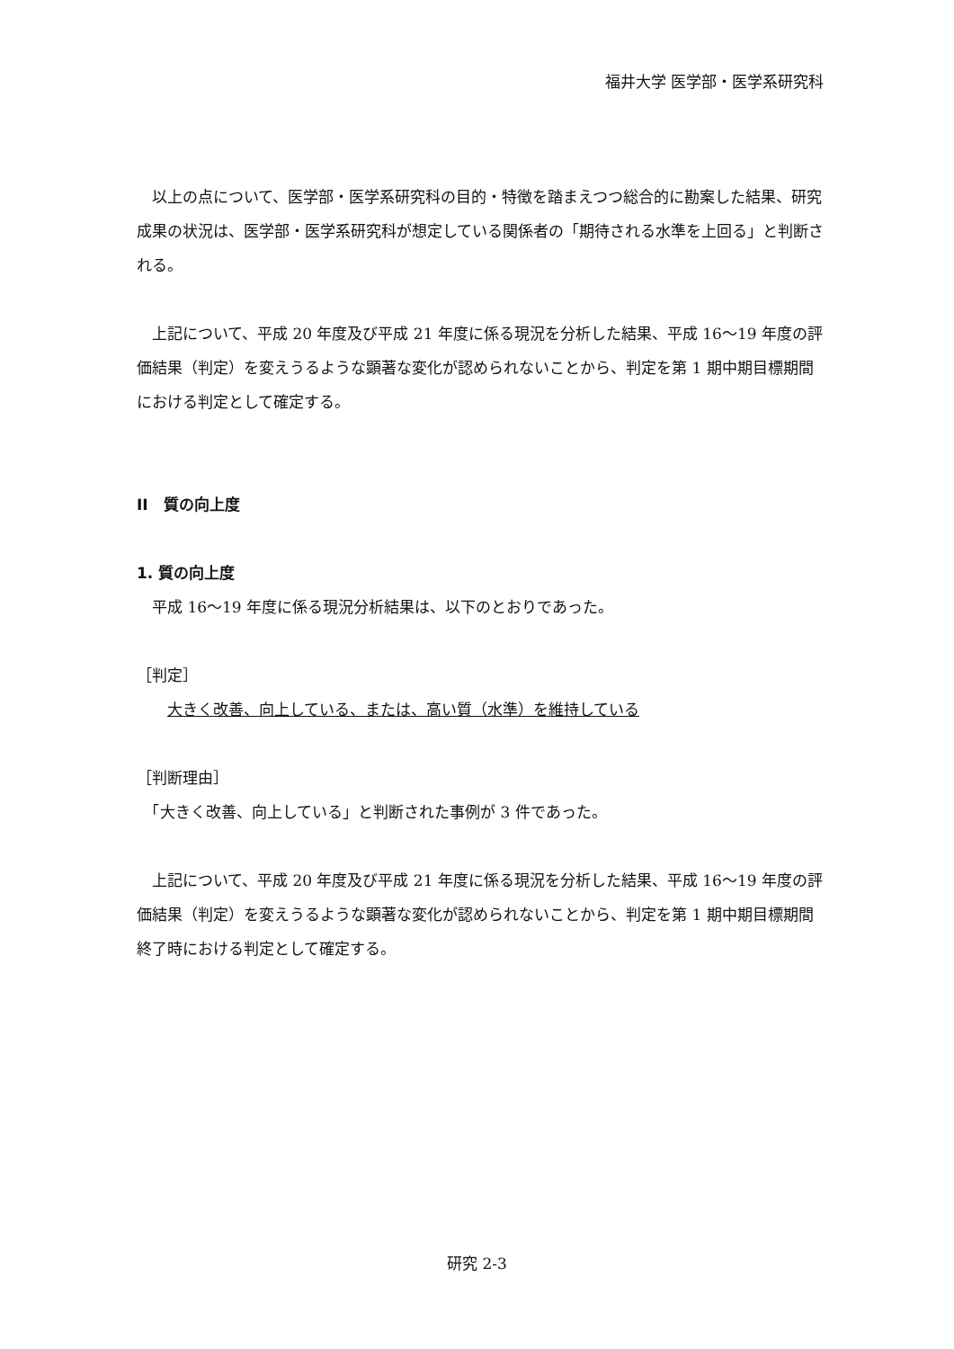福井大学 医学部・医学系研究科
　以上の点について、医学部・医学系研究科の目的・特徴を踏まえつつ総合的に勘案した結果、研究成果の状況は、医学部・医学系研究科が想定している関係者の「期待される水準を上回る」と判断される。
　上記について、平成 20 年度及び平成 21 年度に係る現況を分析した結果、平成 16〜19 年度の評価結果（判定）を変えうるような顕著な変化が認められないことから、判定を第 1 期中期目標期間における判定として確定する。
II　質の向上度
1. 質の向上度
　平成 16〜19 年度に係る現況分析結果は、以下のとおりであった。
［判定］
　　大きく改善、向上している、または、高い質（水準）を維持している
［判断理由］
　「大きく改善、向上している」と判断された事例が 3 件であった。
　上記について、平成 20 年度及び平成 21 年度に係る現況を分析した結果、平成 16〜19 年度の評価結果（判定）を変えうるような顕著な変化が認められないことから、判定を第 1 期中期目標期間終了時における判定として確定する。
研究 2-3